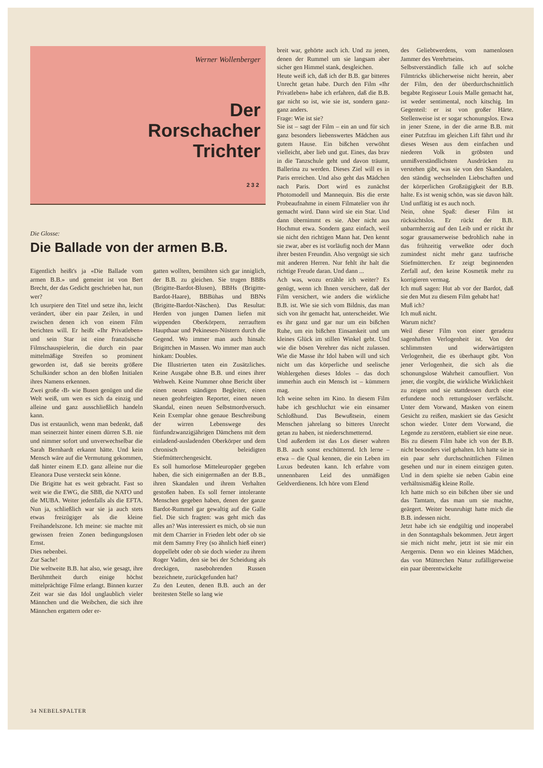Werner Wollenberger
Der
Rorschacher
Trichter
232
Die Glosse:
Die Ballade von der armen B.B.
Eigentlich heißt's ja «Die Ballade vom armen B.B.» und gemeint ist von Bert Brecht, der das Gedicht geschrieben hat, nun wer?
Ich usurpiere den Titel und setze ihn, leicht verändert, über ein paar Zeilen, in und zwischen denen ich von einem Film berichten will. Er heißt «Ihr Privatleben» und sein Star ist eine französische Filmschauspielerin, die durch ein paar mittelmäßige Streifen so prominent geworden ist, daß sie bereits größere Schulkinder schon an den bloßen Initialen ihres Namens erkennen.
Zwei große ‹B› wie Busen genügen und die Welt weiß, um wen es sich da einzig und alleine und ganz ausschließlich handeln kann.
Das ist erstaunlich, wenn man bedenkt, daß man seinerzeit hinter einem dürren S.B. nie und nimmer sofort und unverwechselbar die Sarah Bernhardt erkannt hätte. Und kein Mensch wäre auf die Vermutung gekommen, daß hinter einem E.D. ganz alleine nur die Eleanora Duse versteckt sein könne.
Die Brigitte hat es weit gebracht. Fast so weit wie die EWG, die SBB, die NATO und die MUBA. Weiter jedenfalls als die EFTA. Nun ja, schließlich war sie ja auch stets etwas freizügiger als die kleine Freihandelszone. Ich meine: sie machte mit gewissen freien Zonen bedingungslosen Ernst.
Dies nebenbei.
Zur Sache!
Die weltweite B.B. hat also, wie gesagt, ihre Berühmtheit durch einige höchst mittelprächtige Filme erlangt. Binnen kurzer Zeit war sie das Idol unglaublich vieler Männchen und die Weibchen, die sich ihre Männchen ergattern oder er-
gatten wollten, bemühten sich gar inniglich, der B.B. zu gleichen. Sie trugen BBBs (Brigitte-Bardot-Blusen), BBHs (Brigitte-Bardot-Haare), BBBühas und BBNs (Brigitte-Bardot-Näschen). Das Resultat: Herden von jungen Damen liefen mit wippenden Oberkörpern, zerrauftem Haupthaar und Pekinesen-Nüstern durch die Gegend. Wo immer man auch hinsah: Brigittchen in Massen. Wo immer man auch hinkam: Doubles.
Die Illustrierten taten ein Zusätzliches. Keine Ausgabe ohne B.B. und eines ihrer Wehweh. Keine Nummer ohne Bericht über einen neuen ständigen Begleiter, einen neuen geohrfeigten Reporter, einen neuen Skandal, einen neuen Selbstmordversuch. Kein Exemplar ohne genaue Beschreibung der wirren Lebenswege des fünfundzwanzigjährigen Dämchens mit dem einladend-ausladenden Oberkörper und dem chronisch beleidigten Stiefmütterchengesicht.
Es soll humorlose Mitteleuropäer gegeben haben, die sich einigermaßen an der B.B., ihren Skandalen und ihrem Verhalten gestoßen haben. Es soll ferner intolerante Menschen gegeben haben, denen der ganze Bardot-Rummel gar gewaltig auf die Galle fiel. Die sich fragten: was geht mich das alles an? Was interessiert es mich, ob sie nun mit dem Charrier in Frieden lebt oder ob sie mit dem Sammy Frey (so ähnlich hieß einer) doppellebt oder ob sie doch wieder zu ihrem Roger Vadim, den sie bei der Scheidung als dreckigen, nasebohrenden Russen bezeichnete, zurückgefunden hat?
Zu den Leuten, denen B.B. auch an der breitesten Stelle so lang wie
breit war, gehörte auch ich. Und zu jenen, denen der Rummel um sie langsam aber sicher gen Himmel stank, desgleichen.
Heute weiß ich, daß ich der B.B. gar bitteres Unrecht getan habe. Durch den Film «Ihr Privatleben» habe ich erfahren, daß die B.B. gar nicht so ist, wie sie ist, sondern ganz-ganz anders.
Frage: Wie ist sie?
Sie ist – sagt der Film – ein an und für sich ganz besonders liebenswertes Mädchen aus gutem Hause. Ein bißchen verwöhnt vielleicht, aber lieb und gut. Eines, das brav in die Tanzschule geht und davon träumt, Ballerina zu werden. Dieses Ziel will es in Paris erreichen. Und also geht das Mädchen nach Paris. Dort wird es zunächst Photomodell und Mannequin. Bis die erste Probeaufnahme in einem Filmatelier von ihr gemacht wird. Dann wird sie ein Star. Und dann übernimmt es sie. Aber nicht aus Hochmut etwa. Sondern ganz einfach, weil sie nicht den richtigen Mann hat. Den kennt sie zwar, aber es ist vorläufig noch der Mann ihrer besten Freundin. Also vergnügt sie sich mit anderen Herren. Nur fehlt ihr halt die richtige Freude daran. Und dann ...
Ach was, wozu erzähle ich weiter? Es genügt, wenn ich Ihnen versichere, daß der Film versichert, wie anders die wirkliche B.B. ist. Wie sie sich vom Bildnis, das man sich von ihr gemacht hat, unterscheidet. Wie es ihr ganz und gar nur um ein bißchen Ruhe, um ein bißchen Einsamkeit und um kleines Glück im stillen Winkel geht. Und wie die bösen Verehrer das nicht zulassen. Wie die Masse ihr Idol haben will und sich nicht um das körperliche und seelische Wohlergehen dieses Idoles – das doch immerhin auch ein Mensch ist – kümmern mag.
Ich weine selten im Kino. In diesem Film habe ich geschluchzt wie ein einsamer Schloßhund. Das Bewußtsein, einem Menschen jahrelang so bitteres Unrecht getan zu haben, ist niederschmetternd.
Und außerdem ist das Los dieser wahren B.B. auch sonst erschütternd. Ich lerne – etwa – die Qual kennen, die ein Leben im Luxus bedeuten kann. Ich erfahre vom unnennbaren Leid des unmäßigen Geldverdienens. Ich höre vom Elend
des Geliebtwerdens, vom namenlosen Jammer des Verehrtseins.
Selbstverständlich falle ich auf solche Filmtricks üblicherweise nicht herein, aber der Film, den der überdurchschnittlich begabte Regisseur Louis Malle gemacht hat, ist weder sentimental, noch kitschig. Im Gegenteil: er ist von großer Härte. Stellenweise ist er sogar schonungslos. Etwa in jener Szene, in der die arme B.B. mit einer Putzfrau im gleichen Lift fährt und ihr dieses Wesen aus dem einfachen und niederen Volk in gröbsten und unmißverständlichsten Ausdrücken zu verstehen gibt, was sie von den Skandalen, den ständig wechselnden Liebschaften und der körperlichen Großzügigkeit der B.B. halte. Es ist wenig schön, was sie davon hält. Und unflätig ist es auch noch.
Nein, ohne Spaß: dieser Film ist rücksichtslos. Er rückt der B.B. unbarmherzig auf den Leib und er rückt ihr sogar grausamerweise bedrohlich nahe in das frühzeitig verwelkte oder doch zumindest nicht mehr ganz taufrische Stiefmütterchen. Er zeigt beginnenden Zerfall auf, den keine Kosmetik mehr zu korrigieren vermag.
Ich muß sagen: Hut ab vor der Bardot, daß sie den Mut zu diesem Film gehabt hat!
Muß ich?
Ich muß nicht.
Warum nicht?
Weil dieser Film von einer geradezu sagenhaften Verlogenheit ist. Von der schlimmsten und widerwärtigsten Verlogenheit, die es überhaupt gibt. Von jener Verlogenheit, die sich als die schonungslose Wahrheit camoufliert. Von jener, die vorgibt, die wirkliche Wirklichkeit zu zeigen und sie stattdessen durch eine erfundene noch rettungsloser verfälscht. Unter dem Vorwand, Masken von einem Gesicht zu reißen, maskiert sie das Gesicht schon wieder. Unter dem Vorwand, die Legende zu zerstören, etabliert sie eine neue.
Bis zu diesem Film habe ich von der B.B. nicht besonders viel gehalten. Ich hatte sie in ein paar sehr durchschnittlichen Filmen gesehen und nur in einem einzigen guten. Und in dem spielte sie neben Gabin eine verhältnismäßig kleine Rolle.
Ich hatte mich so ein bißchen über sie und das Tamtam, das man um sie machte, geärgert. Weiter beunruhigt hatte mich die B.B. indessen nicht.
Jetzt habe ich sie endgültig und inoperabel in den Sonntagshals bekommen. Jetzt ärgert sie mich nicht mehr, jetzt ist sie mir ein Aergernis. Denn wo ein kleines Mädchen, das von Mütterchen Natur zufälligerweise ein paar überentwickelte
34 NEBELSPALTER